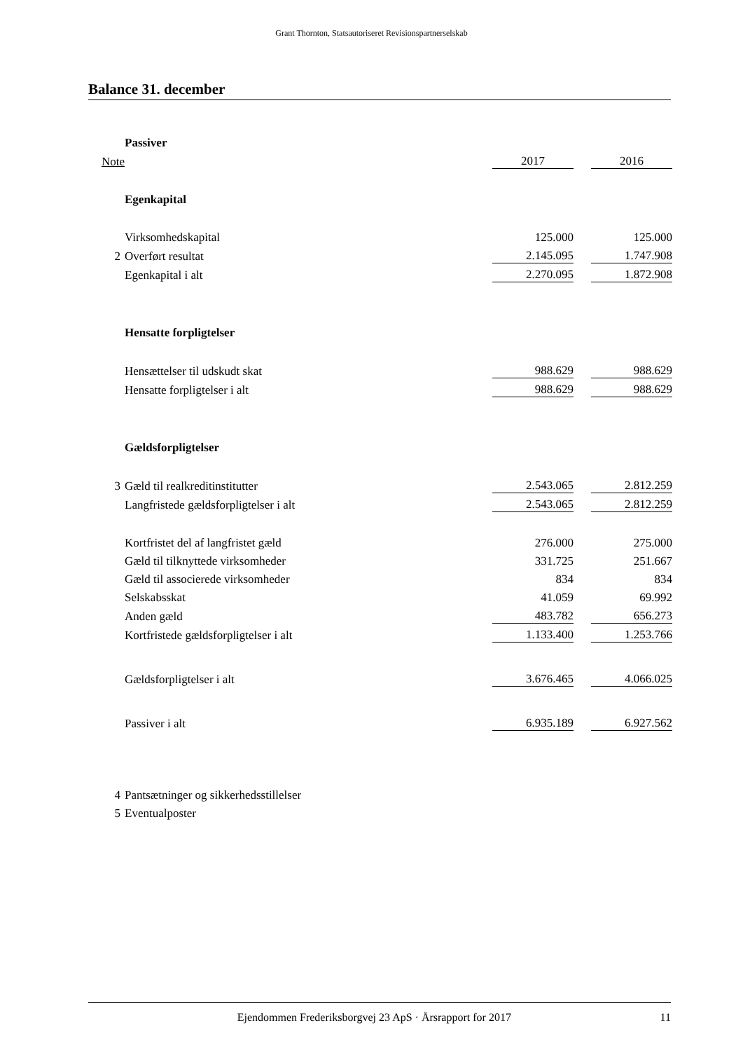Grant Thornton, Statsautoriseret Revisionspartnerselskab
Balance 31. december
| | Passiver | | | |
| Note | | 2017 | | 2016 |
| | Egenkapital | | | |
| | Virksomhedskapital | 125.000 | | 125.000 |
| 2 | Overført resultat | 2.145.095 | | 1.747.908 |
| | Egenkapital i alt | 2.270.095 | | 1.872.908 |
| | Hensatte forpligtelser | | | |
| | Hensættelser til udskudt skat | 988.629 | | 988.629 |
| | Hensatte forpligtelser i alt | 988.629 | | 988.629 |
| | Gældsforpligtelser | | | |
| 3 | Gæld til realkreditinstitutter | 2.543.065 | | 2.812.259 |
| | Langfristede gældsforpligtelser i alt | 2.543.065 | | 2.812.259 |
| | Kortfristet del af langfristet gæld | 276.000 | | 275.000 |
| | Gæld til tilknyttede virksomheder | 331.725 | | 251.667 |
| | Gæld til associerede virksomheder | 834 | | 834 |
| | Selskabsskat | 41.059 | | 69.992 |
| | Anden gæld | 483.782 | | 656.273 |
| | Kortfristede gældsforpligtelser i alt | 1.133.400 | | 1.253.766 |
| | Gældsforpligtelser i alt | 3.676.465 | | 4.066.025 |
| | Passiver i alt | 6.935.189 | | 6.927.562 |
| 4 | Pantsætninger og sikkerhedsstillelser | | | |
| 5 | Eventualposter | | | |
Ejendommen Frederiksborgvej 23 ApS · Årsrapport for 2017
11